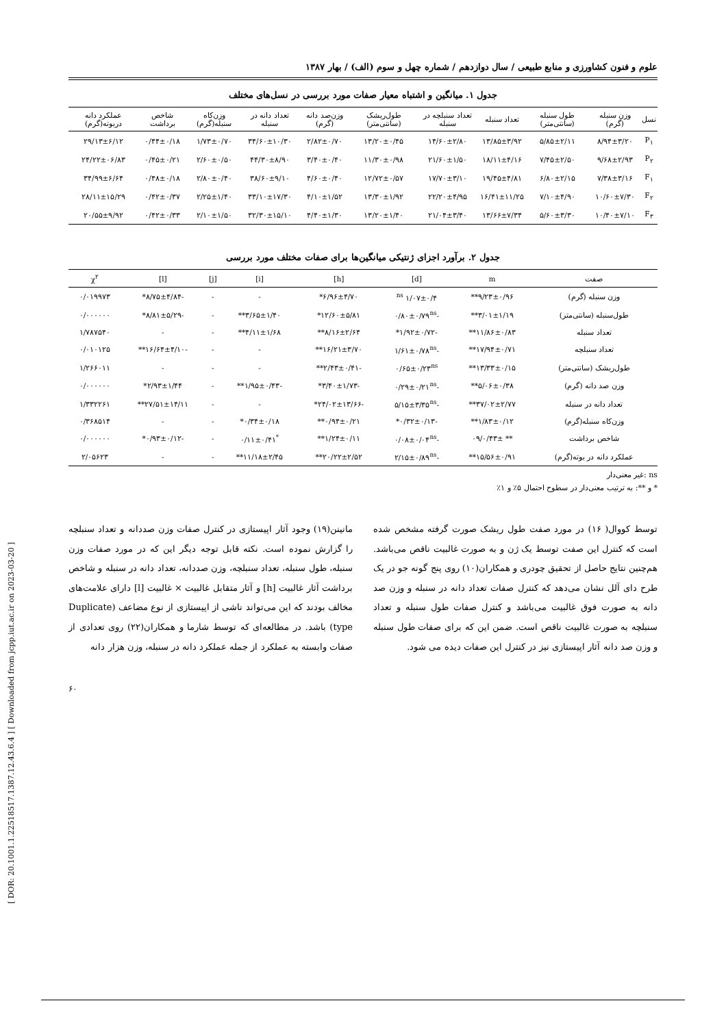[ DOR: 20.1001.1.22518517.1387.12.43.6.4 ] [ Downloaded from jcpp.iut.ac.ir on 2023-03-20 ]
علوم و فنون کشاورزی و منابع طبیعی / سال دوازدهم / شماره چهل و سوم (الف) / بهار ۱۳۸۷
جدول ۱. میانگین و اشتباه معیار صفات مورد بررسی در نسل‌های مختلف
| نسل | وزن سنبله (گرم) | طول سنبله (سانتی‌متر) | تعداد سنبله | تعداد سنبلچه در سنبله | طول‌ریشک (سانتی‌متر) | وزن‌صد دانه (گرم) | تعداد دانه در سنبله | وزن‌کاه سنبله(گرم) | شاخص برداشت | عملکرد دانه دربوته(گرم) |
| --- | --- | --- | --- | --- | --- | --- | --- | --- | --- | --- |
| P<sub>۱</sub> | ۸/۹۴±۳/۲۰ | ۵/۸۵±۲/۱۱ | ۱۳/۸۵±۳/۹۲ | ۱۴/۶۰±۲/۸۰ | ۱۳/۲۰±۰/۴۵ | ۲/۸۲±۰/۷۰ | ۳۴/۶۰±۱۰/۳۰ | ۱/۷۳±۰/۷۰ | ۰/۴۴±۰/۱۸ | ۲۹/۱۳±۶/۱۲ |
| P<sub>۲</sub> | ۹/۶۸±۲/۹۳ | ۷/۴۵±۲/۵۰ | ۱۸/۱۱±۴/۱۶ | ۲۱/۶۰±۱/۵۰ | ۱۱/۳۰±۰/۹۸ | ۳/۴۰±۰/۴۰ | ۴۴/۳۰±۸/۹۰ | ۲/۶۰±۰/۵۰ | ۰/۴۵±۰/۲۱ | ۲۴/۲۲±۰۶/۸۳ |
| F<sub>۱</sub> | ۷/۳۸±۳/۱۶ | ۶/۸۰±۲/۱۵ | ۱۹/۴۵±۴/۸۱ | ۱۷/۷۰±۳/۱۰ | ۱۲/۷۲±۰/۵۷ | ۴/۶۰±۰/۴۰ | ۳۸/۶۰±۹/۱۰ | ۲/۸۰±۰/۴۰ | ۰/۴۸±۰/۱۸ | ۳۴/۹۹±۶/۶۴ |
| F<sub>۲</sub> | ۱۰/۶۰±۷/۳۰ | ۷/۱۰±۴/۹۰ | ۱۶/۴۱±۱۱/۲۵ | ۲۲/۲۰±۴/۹۵ | ۱۳/۳۰±۱/۹۲ | ۴/۱۰±۱/۵۲ | ۳۳/۱۰±۱۷/۳۰ | ۲/۲۵±۱/۴۰ | ۰/۴۲±۰/۳۷ | ۲۸/۱۱±۱۵/۲۹ |
| F<sub>۳</sub> | ۱۰/۴۰±۷/۱۰ | ۵/۶۰±۳/۳۰ | ۱۳/۶۶±۷/۳۴ | ۲۱/۰۴±۳/۴۰ | ۱۳/۲۰±۱/۴۰ | ۴/۴۰±۱/۳۰ | ۳۲/۳۰±۱۵/۱۰ | ۲/۱۰±۱/۵۰ | ۰/۴۲±۰/۳۳ | ۲۰/۵۵±۹/۹۲ |
جدول ۲. برآورد اجزای ژنتیکی میانگین‌ها برای صفات مختلف مورد بررسی
| صفت | m | [d] | [h] | [i] | [j] | [l] | χ<sup>۲</sup> |
| --- | --- | --- | --- | --- | --- | --- | --- |
| وزن سنبله (گرم) | ۹/۲۳±۰/۹۶** | ۱/۰۷±۰/۴ <sup>ns</sup> | ۶/۹۶±۴/۷۰* | - | - | -۸/۷۵±۴/۸۴* | ۰/۰۱۹۹۷۳ |
| طول‌سنبله (سانتی‌متر) | ۳/۰۱±۱/۱۹** | -۰/۸۰±۰/۷۹<sup>ns</sup> | ۱۲/۶۰±۵/۸۱* | ۳/۶۵±۱/۴۰** | - | -۸/۸۱±۵/۲۹* | ۰/۰۰۰۰۰۰ |
| تعداد سنبله | ۱۱/۸۶±۰/۸۳** | -۱/۹۲±۰/۷۲* | ۸/۱۶±۲/۶۴** | ۴/۱۱±۱/۶۸** | - | - | ۱/۷۸۷۵۴۰ |
| تعداد سنبلچه | ۱۷/۹۴±۰/۷۱** | -۱/۶۱±۰/۷۸<sup>ns</sup> | ۱۶/۲۱±۳/۷۰** | - | - | -۱۶/۶۴±۴/۱۰** | ۰/۰۱۰۱۲۵ |
| طول‌ریشک (سانتی‌متر) | ۱۳/۳۳±۰/۱۵** | ۰/۶۵±۰/۲۳<sup>ns</sup> | -۲/۴۳±۰/۴۱** | - | - | - | ۱/۲۶۶۰۱۱ |
| وزن صد دانه (گرم) | ۵/۰۶±۰/۳۸** | -۰/۲۹±۰/۲۱<sup>ns</sup> | -۳/۴۰±۱/۷۳* | -۱/۹۵±۰/۴۳** | - | ۲/۹۳±۱/۴۴* | ۰/۰۰۰۰۰۰ |
| تعداد دانه در سنبله | ۳۷/۰۲±۲/۷۷** | -۵/۱۵±۳/۳۵<sup>ns</sup> | -۲۴/۰۲±۱۳/۶۶* | - | - | ۲۷/۵۱±۱۴/۱۱** | ۱/۳۳۲۲۶۱ |
| وزن‌کاه سنبله(گرم) | ۱/۸۳±۰/۱۲** | -۰/۳۲±۰/۱۳* | ۰/۹۴±۰/۲۱** | ۰/۳۴±۰/۱۸* | - | - | ۰/۳۶۸۵۱۴ |
| شاخص برداشت | ** ۰/۴۳±/۰۹ | -۰/۰۸±۰/۰۴<sup>ns</sup> | ۱/۲۴±۰/۱۱** | <sup>*</sup> ۰/۱۱±۰/۴۱ | - | -۰/۹۳±۰/۱۲* | ۰/۰۰۰۰۰۰ |
| عملکرد دانه در بوته(گرم) | ۱۵/۵۶±۰/۹۱** | -۲/۱۵±۰/۸۹<sup>ns</sup> | ۲۰/۲۲±۲/۵۲** | ۱۱/۱۸±۲/۴۵** | - | - | ۲/۰۵۶۲۳ |
ns :غیر معنی‌دار
* و **: به ترتیب معنی‌دار در سطوح احتمال ۵٪ و ۱٪
توسط کووال( ۱۶) در مورد صفت طول ریشک صورت گرفته مشخص شده است که کنترل این صفت توسط یک ژن و به صورت غالبیت ناقص می‌باشد. هم‌چنین نتایج حاصل از تحقیق چودری و همکاران(۱۰) روی پنج گونه جو در یک طرح دای آلل نشان می‌دهد که کنترل صفات تعداد دانه در سنبله و وزن صد دانه به صورت فوق غالبیت می‌باشد و کنترل صفات طول سنبله و تعداد سنبلچه به صورت غالبیت ناقص است. ضمن این که برای صفات طول سنبله و وزن صد دانه آثار اپیستازی نیز در کنترل این صفات دیده می شود.
مانینن(۱۹) وجود آثار اپیستازی در کنترل صفات وزن صددانه و تعداد سنبلچه را گزارش نموده است. نکته قابل توجه دیگر این که در مورد صفات وزن سنبله، طول سنبله، تعداد سنبلچه، وزن صددانه، تعداد دانه در سنبله و شاخص برداشت آثار غالبیت [h] و آثار متقابل غالبیت × غالبیت [l] دارای علامت‌های مخالف بودند که این می‌تواند ناشی از اپیستازی از نوع مضاعف (Duplicate type) باشد. در مطالعه‌ای که توسط شارما و همکاران(۲۲) روی تعدادی از صفات وابسته به عملکرد از جمله عملکرد دانه در سنبله، وزن هزار دانه
۶۰